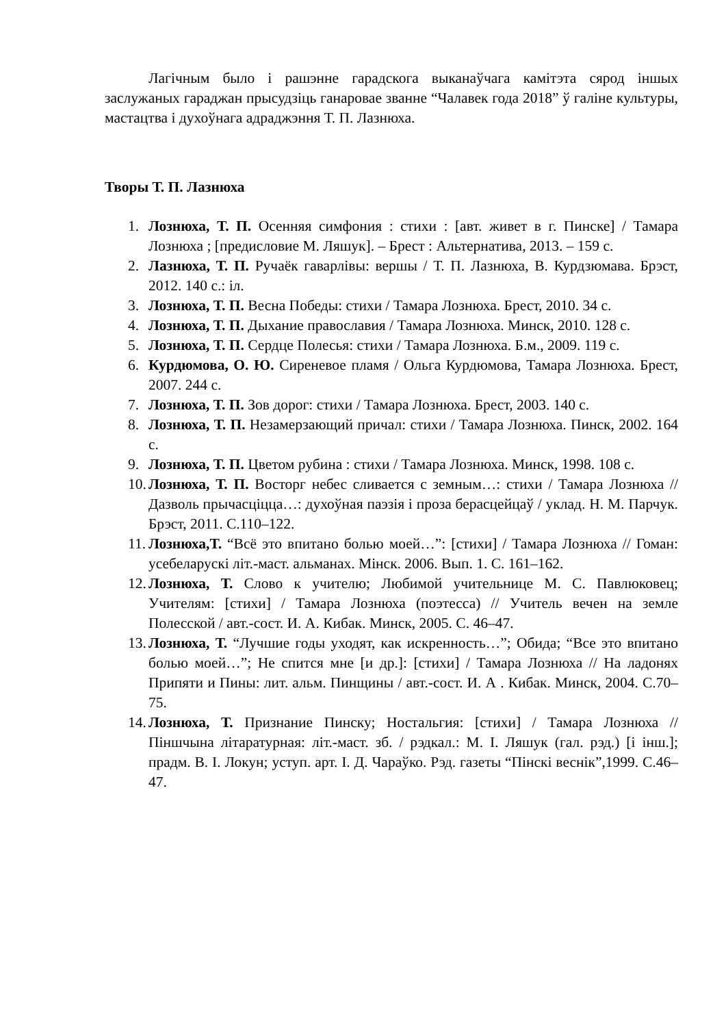Лагічным было і рашэнне гарадскога выканаўчага камітэта сярод іншых заслужаных гараджан прысудзіць ганаровае званне “Чалавек года 2018” ў галіне культуры, мастацтва і духоўнага адраджэння Т. П. Лазнюха.
Творы Т. П. Лазнюха
1. Лознюха, Т. П. Осенняя симфония : стихи : [авт. живет в г. Пинске] / Тамара Лознюха ; [предисловие М. Ляшук]. – Брест : Альтернатива, 2013. – 159 с.
2. Лазнюха, Т. П. Ручаёк гаварлівы: вершы / Т. П. Лазнюха, В. Курдзюмава. Брэст, 2012. 140 с.: іл.
3. Лознюха, Т. П. Весна Победы: стихи / Тамара Лознюха. Брест, 2010. 34 с.
4. Лознюха, Т. П. Дыхание православия / Тамара Лознюха. Минск, 2010. 128 с.
5. Лознюха, Т. П. Сердце Полесья: стихи / Тамара Лознюха. Б.м., 2009. 119 с.
6. Курдюмова, О. Ю. Сиреневое пламя / Ольга Курдюмова, Тамара Лознюха. Брест, 2007. 244 с.
7. Лознюха, Т. П. Зов дорог: стихи / Тамара Лознюха. Брест, 2003. 140 с.
8. Лознюха, Т. П. Незамерзающий причал: стихи / Тамара Лознюха. Пинск, 2002. 164 с.
9. Лознюха, Т. П. Цветом рубина : стихи / Тамара Лознюха. Минск, 1998. 108 с.
10. Лознюха, Т. П. Восторг небес сливается с земным…: стихи / Тамара Лознюха // Дазволь прычасціцца…: духоўная паэзія і проза берасцейцаў / уклад. Н. М. Парчук. Брэст, 2011. С.110–122.
11. Лознюха,Т. “Всё это впитано болью моей…”: [стихи] / Тамара Лознюха // Гоман: усебеларускі літ.-маст. альманах. Мінск. 2006. Вып. 1. С. 161–162.
12. Лознюха, Т. Слово к учителю; Любимой учительнице М. С. Павлюковец; Учителям: [стихи] / Тамара Лознюха (поэтесса) // Учитель вечен на земле Полесской / авт.-сост. И. А. Кибак. Минск, 2005. С. 46–47.
13. Лознюха, Т. “Лучшие годы уходят, как искренность…”; Обида; “Все это впитано болью моей…”; Не спится мне [и др.]: [стихи] / Тамара Лознюха // На ладонях Припяти и Пины: лит. альм. Пинщины / авт.-сост. И. А . Кибак. Минск, 2004. С.70–75.
14. Лознюха, Т. Признание Пинску; Ностальгия: [стихи] / Тамара Лознюха // Піншчына літаратурная: літ.-маст. зб. / рэдкал.: М. І. Ляшук (гал. рэд.) [і інш.]; прадм. В. І. Локун; уступ. арт. І. Д. Чараўко. Рэд. газеты “Пінскі веснік”,1999. С.46–47.